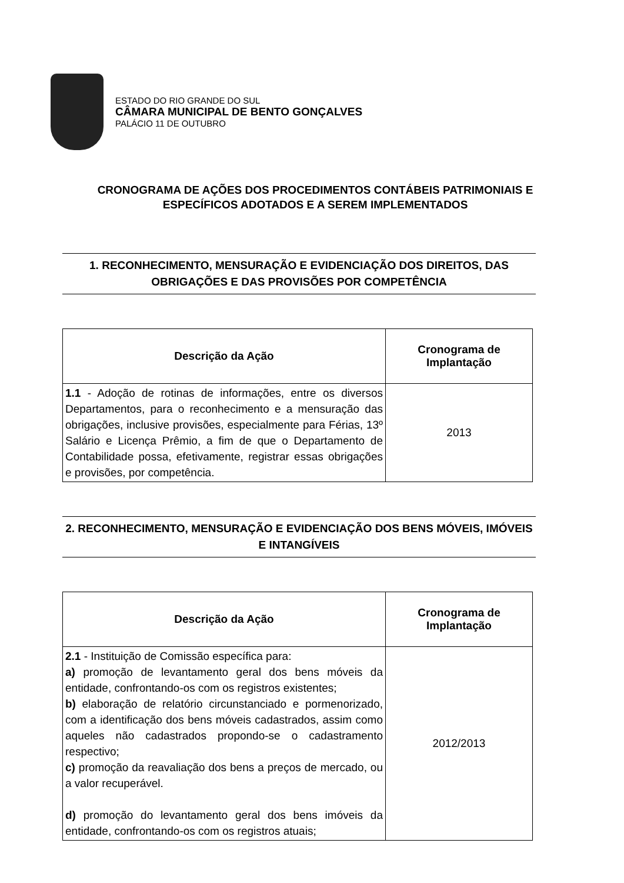ESTADO DO RIO GRANDE DO SUL
CÂMARA MUNICIPAL DE BENTO GONÇALVES
PALÁCIO 11 DE OUTUBRO
CRONOGRAMA DE AÇÕES DOS PROCEDIMENTOS CONTÁBEIS PATRIMONIAIS E ESPECÍFICOS ADOTADOS E A SEREM IMPLEMENTADOS
1. RECONHECIMENTO, MENSURAÇÃO E EVIDENCIAÇÃO DOS DIREITOS, DAS OBRIGAÇÕES E DAS PROVISÕES POR COMPETÊNCIA
| Descrição da Ação | Cronograma de Implantação |
| --- | --- |
| 1.1 - Adoção de rotinas de informações, entre os diversos Departamentos, para o reconhecimento e a mensuração das obrigações, inclusive provisões, especialmente para Férias, 13º Salário e Licença Prêmio, a fim de que o Departamento de Contabilidade possa, efetivamente, registrar essas obrigações e provisões, por competência. | 2013 |
2. RECONHECIMENTO, MENSURAÇÃO E EVIDENCIAÇÃO DOS BENS MÓVEIS, IMÓVEIS E INTANGÍVEIS
| Descrição da Ação | Cronograma de Implantação |
| --- | --- |
| 2.1 - Instituição de Comissão específica para: a) promoção de levantamento geral dos bens móveis da entidade, confrontando-os com os registros existentes; b) elaboração de relatório circunstanciado e pormenorizado, com a identificação dos bens móveis cadastrados, assim como aqueles não cadastrados propondo-se o cadastramento respectivo; c) promoção da reavaliação dos bens a preços de mercado, ou a valor recuperável. d) promoção do levantamento geral dos bens imóveis da entidade, confrontando-os com os registros atuais; | 2012/2013 |